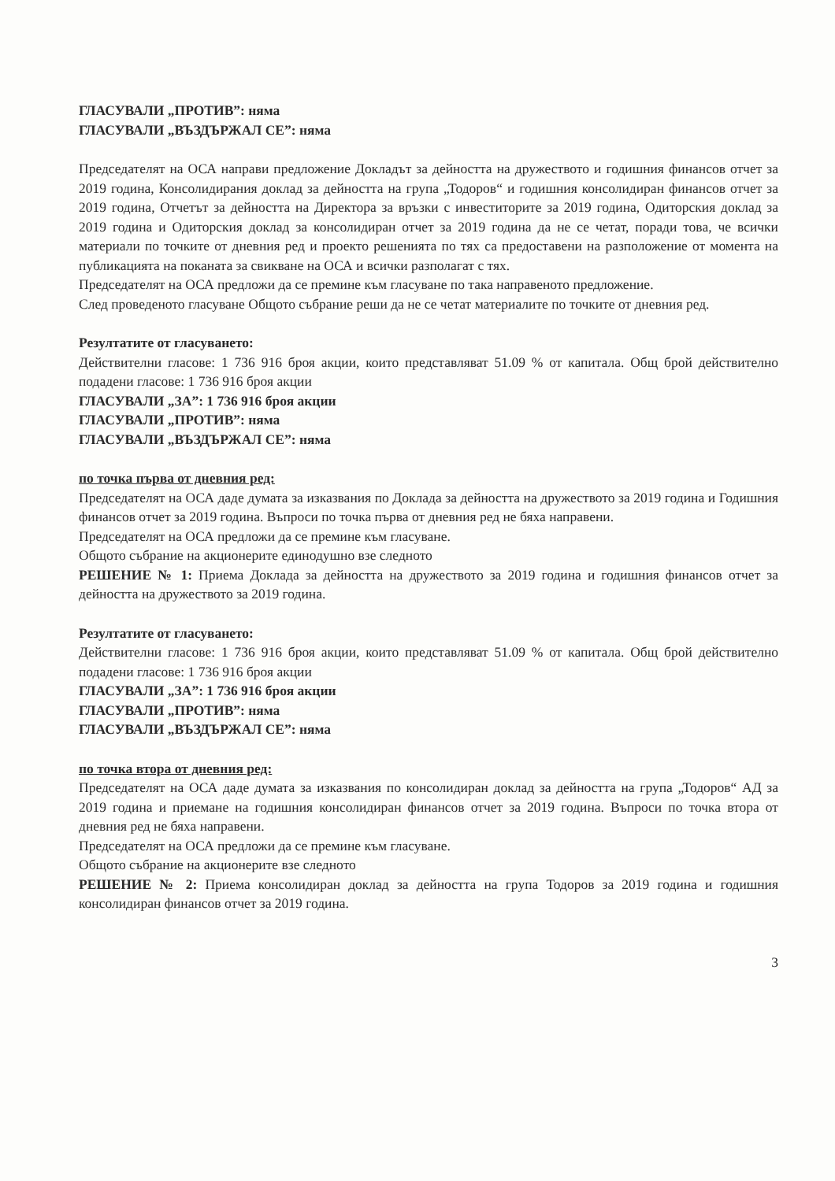ГЛАСУВАЛИ „ПРОТИВ”: няма
ГЛАСУВАЛИ „ВЪЗДЪРЖАЛ СЕ”: няма
Председателят на ОСА направи предложение Докладът за дейността на дружеството и годишния финансов отчет за 2019 година, Консолидирания доклад за дейността на група „Тодоров“ и годишния консолидиран финансов отчет за 2019 година, Отчетът за дейността на Директора за връзки с инвеститорите за 2019 година, Одиторския доклад за 2019 година и Одиторския доклад за консолидиран отчет за 2019 година да не се четат, поради това, че всички материали по точките от дневния ред и проекто решенията по тях са предоставени на разположение от момента на публикацията на поканата за свикване на ОСА и всички разполагат с тях.
Председателят на ОСА предложи да се премине към гласуване по така направеното предложение.
След проведеното гласуване Общото събрание реши да не се четат материалите по точките от дневния ред.
Резултатите от гласуването:
Действителни гласове: 1 736 916 броя акции, които представляват 51.09 % от капитала. Общ брой действително подадени гласове: 1 736 916 броя акции
ГЛАСУВАЛИ „ЗА”: 1 736 916 броя акции
ГЛАСУВАЛИ „ПРОТИВ”: няма
ГЛАСУВАЛИ „ВЪЗДЪРЖАЛ СЕ”: няма
по точка първа от дневния ред:
Председателят на ОСА даде думата за изказвания по Доклада за дейността на дружеството за 2019 година и Годишния финансов отчет за 2019 година. Въпроси по точка първа от дневния ред не бяха направени.
Председателят на ОСА предложи да се премине към гласуване.
Общото събрание на акционерите единодушно взе следното
РЕШЕНИЕ № 1: Приема Доклада за дейността на дружеството за 2019 година и годишния финансов отчет за дейността на дружеството за 2019 година.
Резултатите от гласуването:
Действителни гласове: 1 736 916 броя акции, които представляват 51.09 % от капитала. Общ брой действително подадени гласове: 1 736 916 броя акции
ГЛАСУВАЛИ „ЗА”: 1 736 916 броя акции
ГЛАСУВАЛИ „ПРОТИВ”: няма
ГЛАСУВАЛИ „ВЪЗДЪРЖАЛ СЕ”: няма
по точка втора от дневния ред:
Председателят на ОСА даде думата за изказвания по консолидиран доклад за дейността на група „Тодоров“ АД за 2019 година и приемане на годишния консолидиран финансов отчет за 2019 година. Въпроси по точка втора от дневния ред не бяха направени.
Председателят на ОСА предложи да се премине към гласуване.
Общото събрание на акционерите взе следното
РЕШЕНИЕ № 2: Приема консолидиран доклад за дейността на група Тодоров за 2019 година и годишния консолидиран финансов отчет за 2019 година.
3